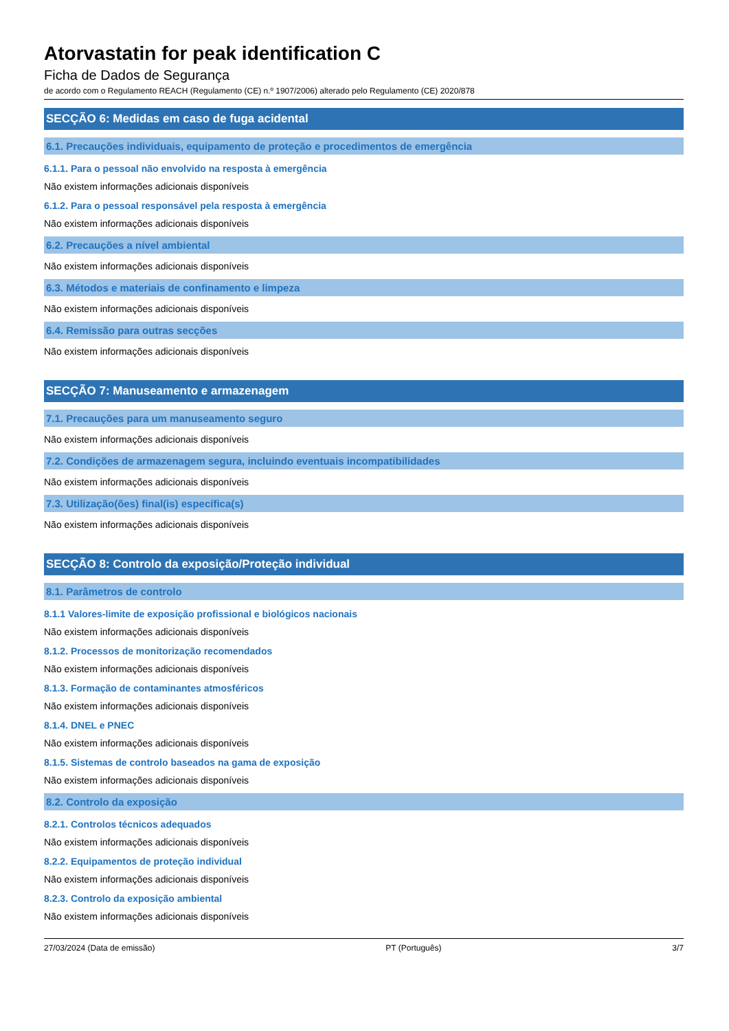Atorvastatin for peak identification C
Ficha de Dados de Segurança
de acordo com o Regulamento REACH (Regulamento (CE) n.º 1907/2006) alterado pelo Regulamento (CE) 2020/878
SECÇÃO 6: Medidas em caso de fuga acidental
6.1. Precauções individuais, equipamento de proteção e procedimentos de emergência
6.1.1. Para o pessoal não envolvido na resposta à emergência
Não existem informações adicionais disponíveis
6.1.2. Para o pessoal responsável pela resposta à emergência
Não existem informações adicionais disponíveis
6.2. Precauções a nível ambiental
Não existem informações adicionais disponíveis
6.3. Métodos e materiais de confinamento e limpeza
Não existem informações adicionais disponíveis
6.4. Remissão para outras secções
Não existem informações adicionais disponíveis
SECÇÃO 7: Manuseamento e armazenagem
7.1. Precauções para um manuseamento seguro
Não existem informações adicionais disponíveis
7.2. Condições de armazenagem segura, incluindo eventuais incompatibilidades
Não existem informações adicionais disponíveis
7.3. Utilização(ões) final(is) específica(s)
Não existem informações adicionais disponíveis
SECÇÃO 8: Controlo da exposição/Proteção individual
8.1. Parâmetros de controlo
8.1.1 Valores-limite de exposição profissional e biológicos nacionais
Não existem informações adicionais disponíveis
8.1.2. Processos de monitorização recomendados
Não existem informações adicionais disponíveis
8.1.3. Formação de contaminantes atmosféricos
Não existem informações adicionais disponíveis
8.1.4. DNEL e PNEC
Não existem informações adicionais disponíveis
8.1.5. Sistemas de controlo baseados na gama de exposição
Não existem informações adicionais disponíveis
8.2. Controlo da exposição
8.2.1. Controlos técnicos adequados
Não existem informações adicionais disponíveis
8.2.2. Equipamentos de proteção individual
Não existem informações adicionais disponíveis
8.2.3. Controlo da exposição ambiental
Não existem informações adicionais disponíveis
27/03/2024 (Data de emissão) PT (Português) 3/7